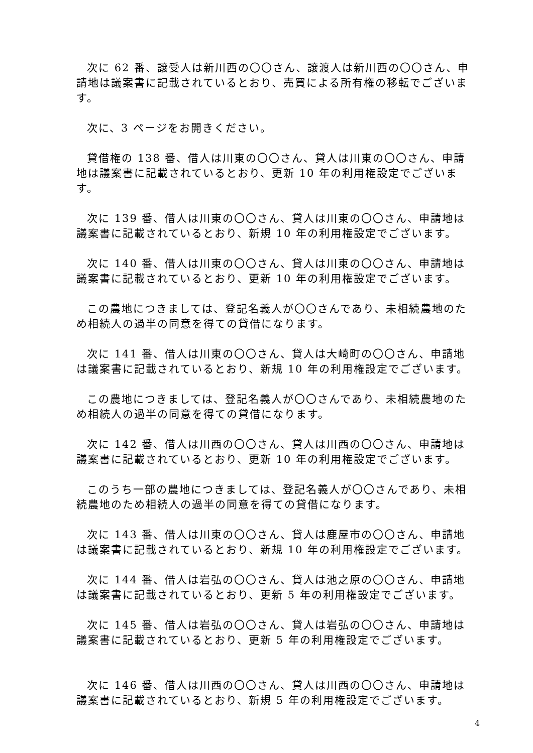次に 62 番、譲受人は新川西の〇〇さん、譲渡人は新川西の〇〇さん、申請地は議案書に記載されているとおり、売買による所有権の移転でございます。
次に、3 ページをお開きください。
貸借権の 138 番、借人は川東の〇〇さん、貸人は川東の〇〇さん、申請地は議案書に記載されているとおり、更新 10 年の利用権設定でございます。
次に 139 番、借人は川東の〇〇さん、貸人は川東の〇〇さん、申請地は議案書に記載されているとおり、新規 10 年の利用権設定でございます。
次に 140 番、借人は川東の〇〇さん、貸人は川東の〇〇さん、申請地は議案書に記載されているとおり、更新 10 年の利用権設定でございます。
この農地につきましては、登記名義人が〇〇さんであり、未相続農地のため相続人の過半の同意を得ての貸借になります。
次に 141 番、借人は川東の〇〇さん、貸人は大崎町の〇〇さん、申請地は議案書に記載されているとおり、新規 10 年の利用権設定でございます。
この農地につきましては、登記名義人が〇〇さんであり、未相続農地のため相続人の過半の同意を得ての貸借になります。
次に 142 番、借人は川西の〇〇さん、貸人は川西の〇〇さん、申請地は議案書に記載されているとおり、更新 10 年の利用権設定でございます。
このうち一部の農地につきましては、登記名義人が〇〇さんであり、未相続農地のため相続人の過半の同意を得ての貸借になります。
次に 143 番、借人は川東の〇〇さん、貸人は鹿屋市の〇〇さん、申請地は議案書に記載されているとおり、新規 10 年の利用権設定でございます。
次に 144 番、借人は岩弘の〇〇さん、貸人は池之原の〇〇さん、申請地は議案書に記載されているとおり、更新 5 年の利用権設定でございます。
次に 145 番、借人は岩弘の〇〇さん、貸人は岩弘の〇〇さん、申請地は議案書に記載されているとおり、更新 5 年の利用権設定でございます。
次に 146 番、借人は川西の〇〇さん、貸人は川西の〇〇さん、申請地は議案書に記載されているとおり、新規 5 年の利用権設定でございます。
4